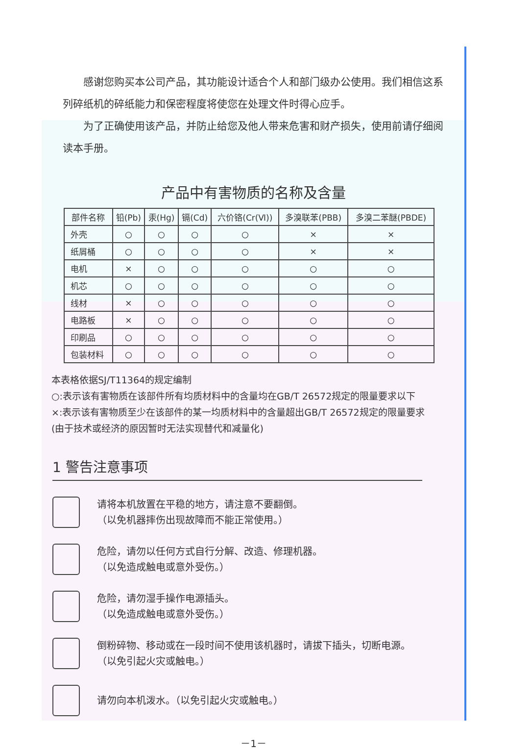感谢您购买本公司产品，其功能设计适合个人和部门级办公使用。我们相信这系列碎纸机的碎纸能力和保密程度将使您在处理文件时得心应手。
为了正确使用该产品，并防止给您及他人带来危害和财产损失，使用前请仔细阅读本手册。
产品中有害物质的名称及含量
| 部件名称 | 铅(Pb) | 汞(Hg) | 镉(Cd) | 六价铬(Cr(Ⅵ)) | 多溴联苯(PBB) | 多溴二苯醚(PBDE) |
| --- | --- | --- | --- | --- | --- | --- |
| 外壳 | ○ | ○ | ○ | ○ | × | × |
| 纸屑桶 | ○ | ○ | ○ | ○ | × | × |
| 电机 | × | ○ | ○ | ○ | ○ | ○ |
| 机芯 | ○ | ○ | ○ | ○ | ○ | ○ |
| 线材 | × | ○ | ○ | ○ | ○ | ○ |
| 电路板 | × | ○ | ○ | ○ | ○ | ○ |
| 印刷品 | ○ | ○ | ○ | ○ | ○ | ○ |
| 包装材料 | ○ | ○ | ○ | ○ | ○ | ○ |
本表格依据SJ/T11364的规定编制
○:表示该有害物质在该部件所有均质材料中的含量均在GB/T 26572规定的限量要求以下
×:表示该有害物质至少在该部件的某一均质材料中的含量超出GB/T 26572规定的限量要求(由于技术或经济的原因暂时无法实现替代和减量化)
1 警告注意事项
请将本机放置在平稳的地方，请注意不要翻倒。
（以免机器摔伤出现故障而不能正常使用。）
危险，请勿以任何方式自行分解、改造、修理机器。
（以免造成触电或意外受伤。）
危险，请勿湿手操作电源插头。
（以免造成触电或意外受伤。）
倒粉碎物、移动或在一段时间不使用该机器时，请拔下插头，切断电源。
（以免引起火灾或触电。）
请勿向本机泼水。（以免引起火灾或触电。）
－1－